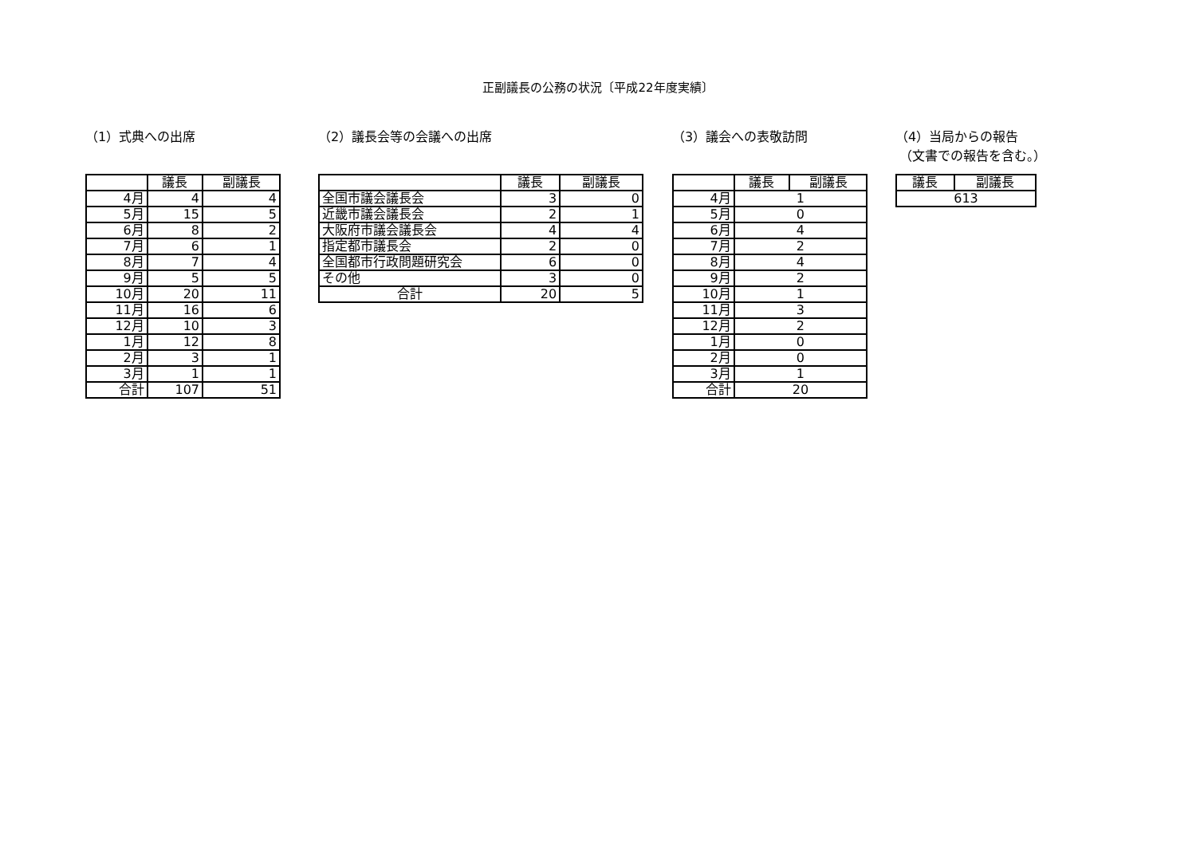正副議長の公務の状況〔平成22年度実績〕
（1）式典への出席
| | 議長 | 副議長 |
| --- | --- | --- |
| 4月 | 4 | 4 |
| 5月 | 15 | 5 |
| 6月 | 8 | 2 |
| 7月 | 6 | 1 |
| 8月 | 7 | 4 |
| 9月 | 5 | 5 |
| 10月 | 20 | 11 |
| 11月 | 16 | 6 |
| 12月 | 10 | 3 |
| 1月 | 12 | 8 |
| 2月 | 3 | 1 |
| 3月 | 1 | 1 |
| 合計 | 107 | 51 |
（2）議長会等の会議への出席
| | 議長 | 副議長 |
| --- | --- | --- |
| 全国市議会議長会 | 3 | 0 |
| 近畿市議会議長会 | 2 | 1 |
| 大阪府市議会議長会 | 4 | 4 |
| 指定都市議長会 | 2 | 0 |
| 全国都市行政問題研究会 | 6 | 0 |
| その他 | 3 | 0 |
| 合計 | 20 | 5 |
（3）議会への表敬訪問
| | 議長 | 副議長 |
| --- | --- | --- |
| 4月 | 1 | |
| 5月 | 0 | |
| 6月 | 4 | |
| 7月 | 2 | |
| 8月 | 4 | |
| 9月 | 2 | |
| 10月 | 1 | |
| 11月 | 3 | |
| 12月 | 2 | |
| 1月 | 0 | |
| 2月 | 0 | |
| 3月 | 1 | |
| 合計 | 20 | |
（4）当局からの報告
（文書での報告を含む。）
| 議長 | 副議長 |
| --- | --- |
| 613 | |